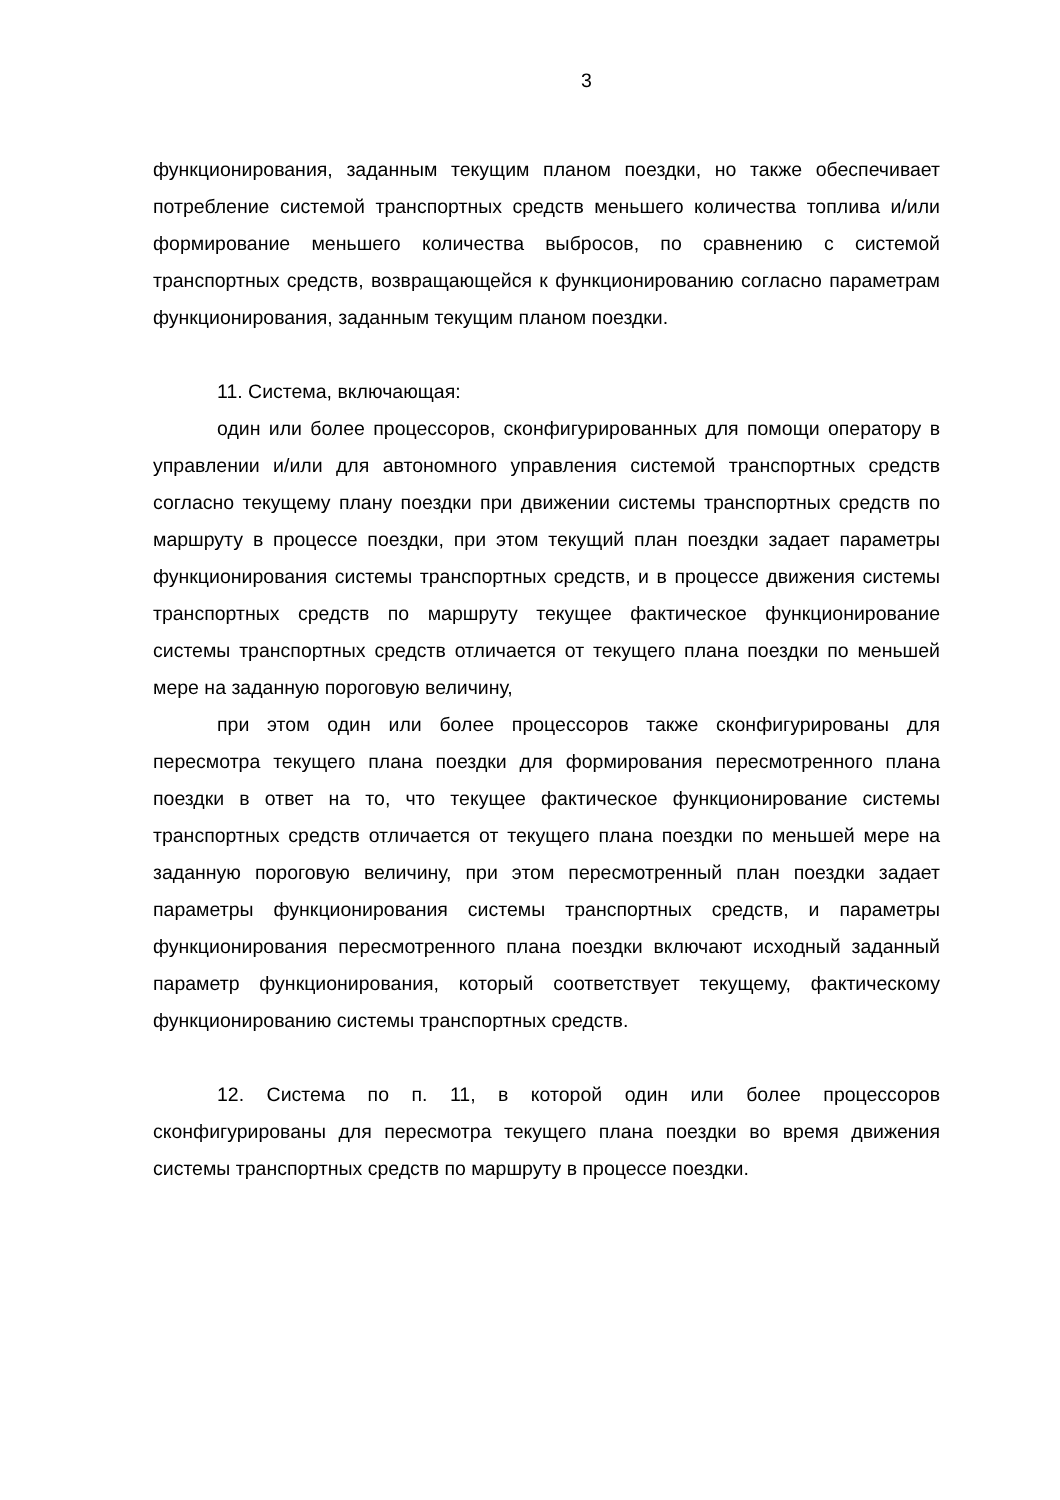3
функционирования, заданным текущим планом поездки, но также обеспечивает потребление системой транспортных средств меньшего количества топлива и/или формирование меньшего количества выбросов, по сравнению с системой транспортных средств, возвращающейся к функционированию согласно параметрам функционирования, заданным текущим планом поездки.
11. Система, включающая:
один или более процессоров, сконфигурированных для помощи оператору в управлении и/или для автономного управления системой транспортных средств согласно текущему плану поездки при движении системы транспортных средств по маршруту в процессе поездки, при этом текущий план поездки задает параметры функционирования системы транспортных средств, и в процессе движения системы транспортных средств по маршруту текущее фактическое функционирование системы транспортных средств отличается от текущего плана поездки по меньшей мере на заданную пороговую величину,
при этом один или более процессоров также сконфигурированы для пересмотра текущего плана поездки для формирования пересмотренного плана поездки в ответ на то, что текущее фактическое функционирование системы транспортных средств отличается от текущего плана поездки по меньшей мере на заданную пороговую величину, при этом пересмотренный план поездки задает параметры функционирования системы транспортных средств, и параметры функционирования пересмотренного плана поездки включают исходный заданный параметр функционирования, который соответствует текущему, фактическому функционированию системы транспортных средств.
12. Система по п. 11, в которой один или более процессоров сконфигурированы для пересмотра текущего плана поездки во время движения системы транспортных средств по маршруту в процессе поездки.